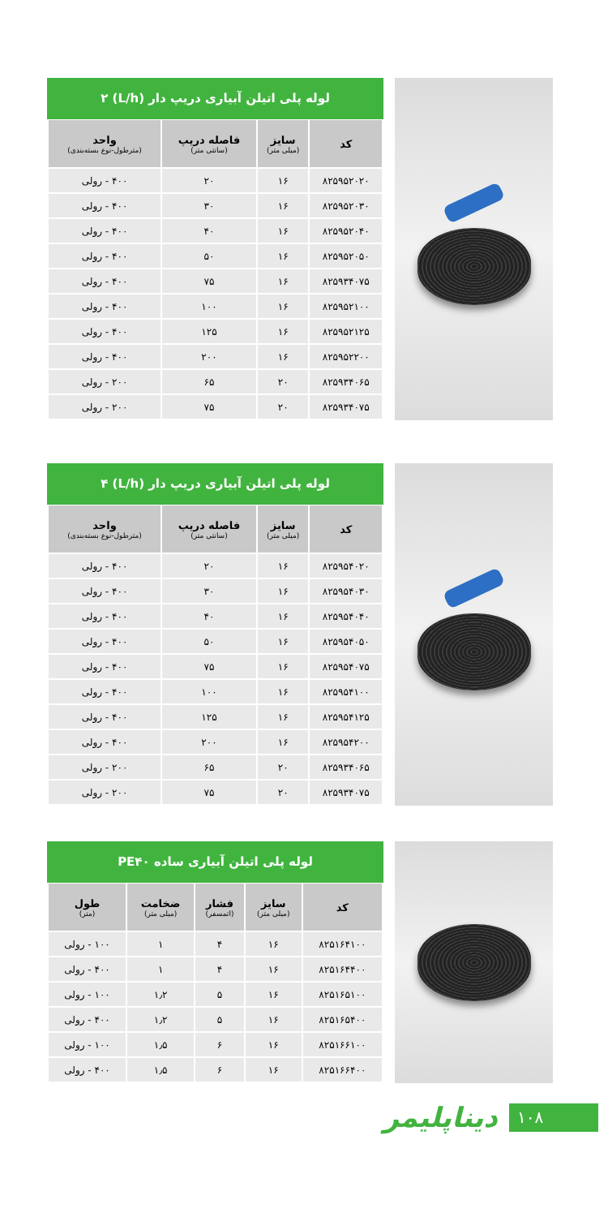لوله پلی اتیلن آبیاری دریپ دار (L/h) ۲
| کد | سایز (میلی متر) | فاصله دریپ (سانتی متر) | واحد (مترطول-نوع بسته‌بندی) |
| --- | --- | --- | --- |
| ۸۲۵۹۵۲۰۲۰ | ۱۶ | ۲۰ | ۴۰۰ - رولی |
| ۸۲۵۹۵۲۰۳۰ | ۱۶ | ۳۰ | ۴۰۰ - رولی |
| ۸۲۵۹۵۲۰۴۰ | ۱۶ | ۴۰ | ۴۰۰ - رولی |
| ۸۲۵۹۵۲۰۵۰ | ۱۶ | ۵۰ | ۴۰۰ - رولی |
| ۸۲۵۹۳۴۰۷۵ | ۱۶ | ۷۵ | ۴۰۰ - رولی |
| ۸۲۵۹۵۲۱۰۰ | ۱۶ | ۱۰۰ | ۴۰۰ - رولی |
| ۸۲۵۹۵۲۱۲۵ | ۱۶ | ۱۲۵ | ۴۰۰ - رولی |
| ۸۲۵۹۵۲۲۰۰ | ۱۶ | ۲۰۰ | ۴۰۰ - رولی |
| ۸۲۵۹۳۴۰۶۵ | ۲۰ | ۶۵ | ۲۰۰ - رولی |
| ۸۲۵۹۳۴۰۷۵ | ۲۰ | ۷۵ | ۲۰۰ - رولی |
لوله پلی اتیلن آبیاری دریپ دار (L/h) ۴
| کد | سایز (میلی متر) | فاصله دریپ (سانتی متر) | واحد (مترطول-نوع بسته‌بندی) |
| --- | --- | --- | --- |
| ۸۲۵۹۵۴۰۲۰ | ۱۶ | ۲۰ | ۴۰۰ - رولی |
| ۸۲۵۹۵۴۰۳۰ | ۱۶ | ۳۰ | ۴۰۰ - رولی |
| ۸۲۵۹۵۴۰۴۰ | ۱۶ | ۴۰ | ۴۰۰ - رولی |
| ۸۲۵۹۵۴۰۵۰ | ۱۶ | ۵۰ | ۴۰۰ - رولی |
| ۸۲۵۹۵۴۰۷۵ | ۱۶ | ۷۵ | ۴۰۰ - رولی |
| ۸۲۵۹۵۴۱۰۰ | ۱۶ | ۱۰۰ | ۴۰۰ - رولی |
| ۸۲۵۹۵۴۱۲۵ | ۱۶ | ۱۲۵ | ۴۰۰ - رولی |
| ۸۲۵۹۵۴۲۰۰ | ۱۶ | ۲۰۰ | ۴۰۰ - رولی |
| ۸۲۵۹۳۴۰۶۵ | ۲۰ | ۶۵ | ۲۰۰ - رولی |
| ۸۲۵۹۳۴۰۷۵ | ۲۰ | ۷۵ | ۲۰۰ - رولی |
لوله پلی اتیلن آبیاری ساده PE۴۰
| کد | سایز (میلی متر) | فشار (اتمسفر) | ضخامت (میلی متر) | طول (متر) |
| --- | --- | --- | --- | --- |
| ۸۲۵۱۶۴۱۰۰ | ۱۶ | ۴ | ۱ | ۱۰۰ - رولی |
| ۸۲۵۱۶۴۴۰۰ | ۱۶ | ۴ | ۱ | ۴۰۰ - رولی |
| ۸۲۵۱۶۵۱۰۰ | ۱۶ | ۵ | ۱٫۲ | ۱۰۰ - رولی |
| ۸۲۵۱۶۵۴۰۰ | ۱۶ | ۵ | ۱٫۲ | ۴۰۰ - رولی |
| ۸۲۵۱۶۶۱۰۰ | ۱۶ | ۶ | ۱٫۵ | ۱۰۰ - رولی |
| ۸۲۵۱۶۶۴۰۰ | ۱۶ | ۶ | ۱٫۵ | ۴۰۰ - رولی |
دیناپلیمر
۱۰۸